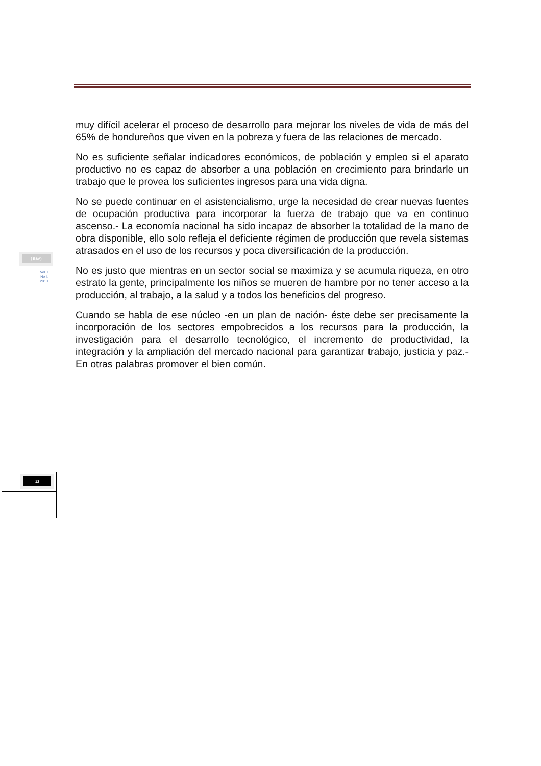muy difícil acelerar el proceso de desarrollo para mejorar los niveles de vida de más del 65% de hondureños que viven en la pobreza y fuera de las relaciones de mercado.
No es suficiente señalar indicadores económicos, de población y empleo si el aparato productivo no es capaz de absorber a una población en crecimiento para brindarle un trabajo que le provea los suficientes ingresos para una vida digna.
No se puede continuar en el asistencialismo, urge la necesidad de crear nuevas fuentes de ocupación productiva para incorporar la fuerza de trabajo que va en continuo ascenso.- La economía nacional ha sido incapaz de absorber la totalidad de la mano de obra disponible, ello solo refleja el deficiente régimen de producción que revela sistemas atrasados en el uso de los recursos y poca diversificación de la producción.
No es justo que mientras en un sector social se maximiza y se acumula riqueza, en otro estrato la gente, principalmente los niños se mueren de hambre por no tener acceso a la producción, al trabajo, a la salud y a todos los beneficios del progreso.
Cuando se habla de ese núcleo -en un plan de nación- éste debe ser precisamente la incorporación de los sectores empobrecidos a los recursos para la producción, la investigación para el desarrollo tecnológico, el incremento de productividad, la integración y la ampliación del mercado nacional para garantizar trabajo, justicia y paz.- En otras palabras promover el bien común.
( E&A)
Vol. I
No I.
2010
12